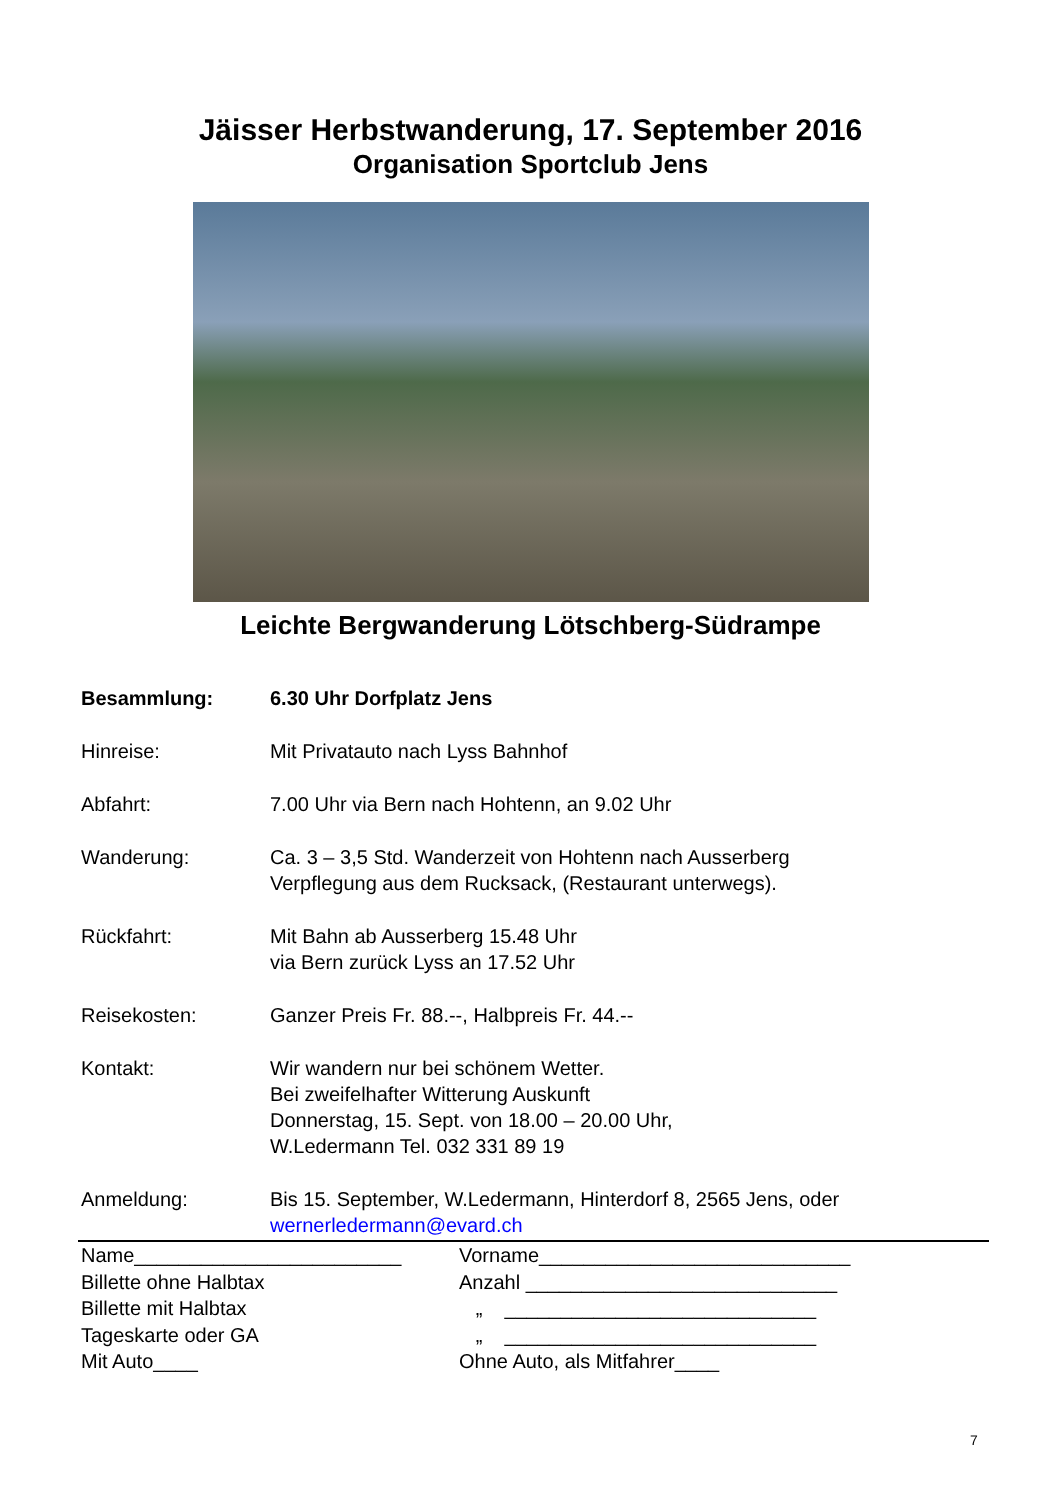Jäisser Herbstwanderung, 17. September 2016
Organisation Sportclub Jens
Leichte Bergwanderung Lötschberg-Südrampe
Besammlung: 6.30 Uhr Dorfplatz Jens
Hinreise: Mit Privatauto nach Lyss Bahnhof
Abfahrt: 7.00 Uhr via Bern nach Hohtenn, an 9.02 Uhr
Wanderung: Ca. 3 – 3,5 Std. Wanderzeit von Hohtenn nach Ausserberg
Verpflegung aus dem Rucksack, (Restaurant unterwegs).
Rückfahrt: Mit Bahn ab Ausserberg 15.48 Uhr
via Bern zurück Lyss an 17.52 Uhr
Reisekosten: Ganzer Preis Fr. 88.--, Halbpreis Fr. 44.--
Kontakt: Wir wandern nur bei schönem Wetter.
Bei zweifelhafter Witterung Auskunft
Donnerstag, 15. Sept. von 18.00 – 20.00 Uhr,
W.Ledermann Tel. 032 331 89 19
Anmeldung: Bis 15. September, W.Ledermann, Hinterdorf 8, 2565 Jens, oder
wernerledermann@evard.ch
Name________________________ Vorname____________________________
Billette ohne Halbtax Anzahl ____________________________
Billette mit Halbtax „ ____________________________
Tageskarte oder GA „ ____________________________
Mit Auto____ Ohne Auto, als Mitfahrer____
7